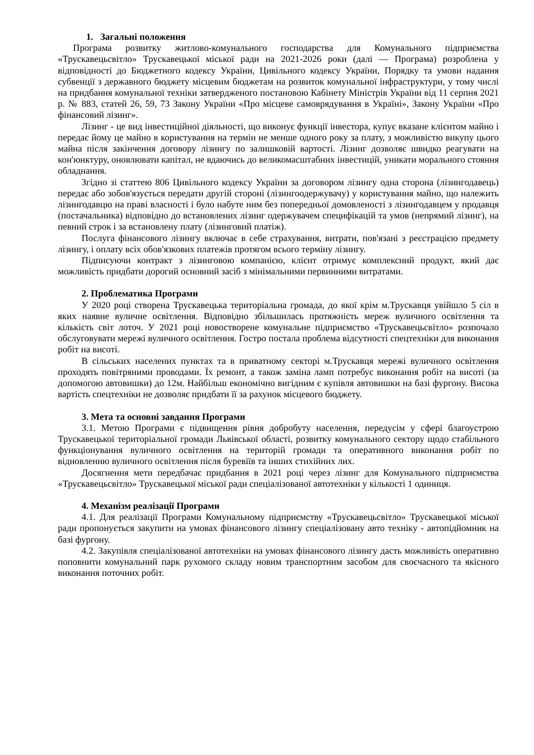1. Загальні положення
Програма розвитку житлово-комунального господарства для Комунального підприємства «Трускавецьсвітло» Трускавецької міської ради на 2021-2026 роки (далі — Програма) розроблена у відповідності до Бюджетного кодексу України, Цивільного кодексу України, Порядку та умови надання субвенції з державного бюджету місцевим бюджетам на розвиток комунальної інфраструктури, у тому числі на придбання комунальної техніки затвердженого постановою Кабінету Міністрів України від 11 серпня 2021 р. № 883, статей 26, 59, 73 Закону України «Про місцеве самоврядування в Україні», Закону України «Про фінансовий лізинг».
Лізинг - це вид інвестиційної діяльності, що виконує функції інвестора, купує вказане клієнтом майно і передає йому це майно в користування на термін не менше одного року за плату, з можливістю викупу цього майна після закінчення договору лізингу по залишковій вартості. Лізинг дозволяє швидко реагувати на кон'юнктуру, оновлювати капітал, не вдаючись до великомасштабних інвестицій, уникати морального стояння обладнання.
Згідно зі статтею 806 Цивільного кодексу України за договором лізингу одна сторона (лізингодавець) передає або зобов'язується передати другій стороні (лізингоодержувачу) у користування майно, що належить лізингодавцю на праві власності і було набуте ним без попередньої домовленості з лізингодавцем у продавця (постачальника) відповідно до встановлених лізинг одержувачем специфікацій та умов (непрямий лізинг), на певний строк і за встановлену плату (лізинговий платіж).
Послуга фінансового лізингу включає в себе страхування, витрати, пов'язані з реєстрацією предмету лізингу, і оплату всіх обов'язкових платежів протягом всього терміну лізингу.
Підписуючи контракт з лізинговою компанією, клієнт отримує комплексний продукт, який дає можливість придбати дорогий основний засіб з мінімальними первинними витратами.
2. Проблематика Програми
У 2020 році створена Трускавецька територіальна громада, до якої крім м.Трускавця увійшло 5 сіл в яких наявне вуличне освітлення. Відповідно збільшилась протяжність мереж вуличного освітлення та кількість світ лоточ. У 2021 році новостворене комунальне підприємство «Трускавецьсвітло» розпочало обслуговувати мережі вуличного освітлення. Гостро постала проблема відсутності спецтехніки для виконання робіт на висоті.
В сільських населених пунктах та в приватному секторі м.Трускавця мережі вуличного освітлення проходять повітряними проводами. Їх ремонт, а також заміна ламп потребує виконання робіт на висоті (за допомогою автовишки) до 12м. Найбільш економічно вигідним є купівля автовишки на базі фургону. Висока вартість спецтехніки не дозволяє придбати її за рахунок місцевого бюджету.
3. Мета та основні завдання Програми
3.1. Метою Програми є підвищення рівня добробуту населення, передусім у сфері благоустрою Трускавецької територіальної громади Львівської області, розвитку комунального сектору щодо стабільного функціонування вуличного освітлення на територій громади та оперативного виконання робіт по відновленню вуличного освітлення після буревіїв та інших стихійних лих.
Досягнення мети передбачає придбання в 2021 році через лізинг для Комунального підприємства «Трускавецьсвітло» Трускавецької міської ради спеціалізованої автотехніки у кількості 1 одиниця.
4. Механізм реалізації Програми
4.1. Для реалізації Програми Комунальному підприємству «Трускавецьсвітло» Трускавецької міської ради пропонується закупити на умовах фінансового лізингу спеціалізовану авто техніку - автопідйомник на базі фургону.
4.2. Закупівля спеціалізованої автотехніки на умовах фінансового лізингу дасть можливість оперативно поповнити комунальний парк рухомого складу новим транспортним засобом для своєчасного та якісного виконання поточних робіт.